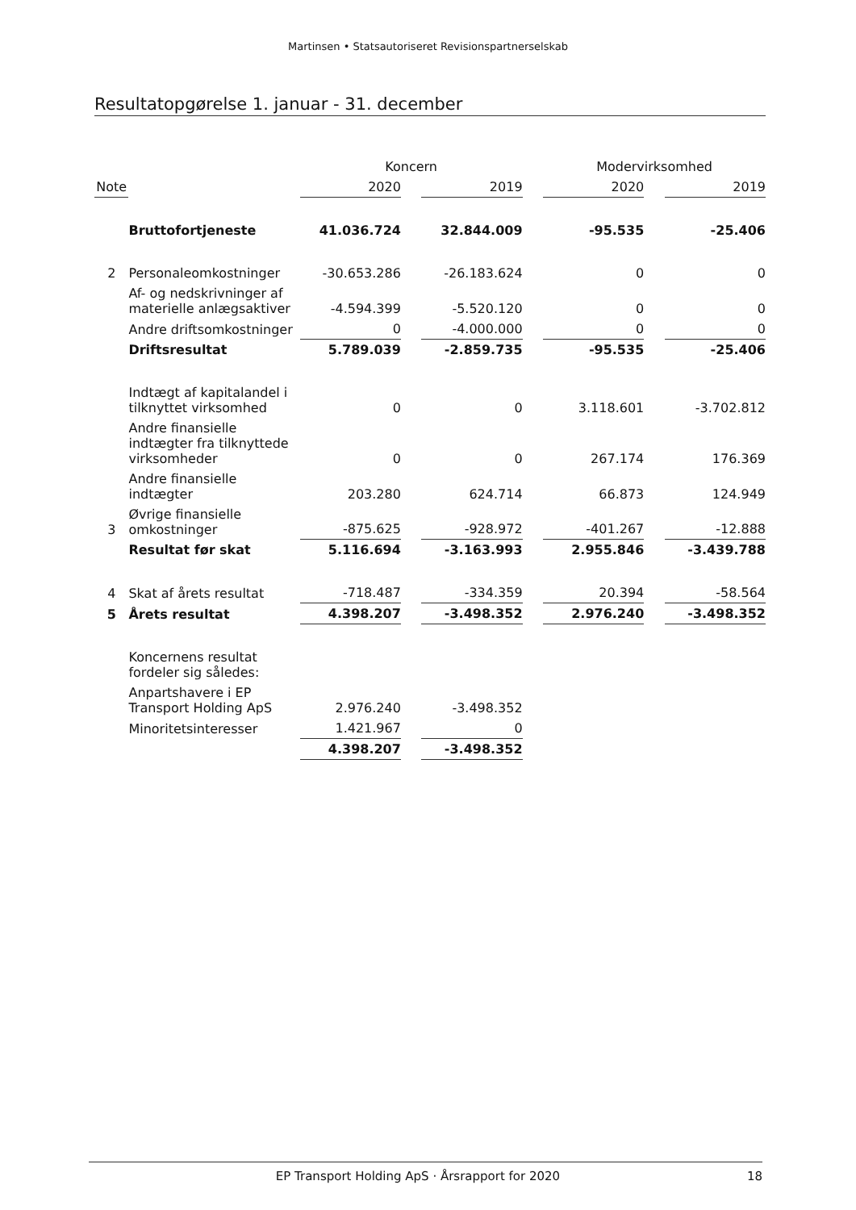Martinsen • Statsautoriseret Revisionspartnerselskab
Resultatopgørelse 1. januar - 31. december
| | | Koncern | | | | Modervirksomhed | | |
| --- | --- | --- | --- | --- | --- | --- | --- | --- |
| Note | | 2020 | | 2019 | | 2020 | | 2019 |
| | Bruttofortjeneste | 41.036.724 | | 32.844.009 | | -95.535 | | -25.406 |
| 2 | Personaleomkostninger | -30.653.286 | | -26.183.624 | | 0 | | 0 |
| | Af- og nedskrivninger af materielle anlægsaktiver | -4.594.399 | | -5.520.120 | | 0 | | 0 |
| | Andre driftsomkostninger | 0 | | -4.000.000 | | 0 | | 0 |
| | Driftsresultat | 5.789.039 | | -2.859.735 | | -95.535 | | -25.406 |
| | Indtægt af kapitalandel i tilknyttet virksomhed | 0 | | 0 | | 3.118.601 | | -3.702.812 |
| | Andre finansielle indtægter fra tilknyttede virksomheder | 0 | | 0 | | 267.174 | | 176.369 |
| | Andre finansielle indtægter | 203.280 | | 624.714 | | 66.873 | | 124.949 |
| 3 | Øvrige finansielle omkostninger | -875.625 | | -928.972 | | -401.267 | | -12.888 |
| | Resultat før skat | 5.116.694 | | -3.163.993 | | 2.955.846 | | -3.439.788 |
| 4 | Skat af årets resultat | -718.487 | | -334.359 | | 20.394 | | -58.564 |
| 5 | Årets resultat | 4.398.207 | | -3.498.352 | | 2.976.240 | | -3.498.352 |
| | Koncernens resultat fordeler sig således: | | | | | | | |
| | Anpartshavere i EP Transport Holding ApS | 2.976.240 | | -3.498.352 | | | | |
| | Minoritetsinteresser | 1.421.967 | | 0 | | | | |
| | | 4.398.207 | | -3.498.352 | | | | |
EP Transport Holding ApS · Årsrapport for 2020 18